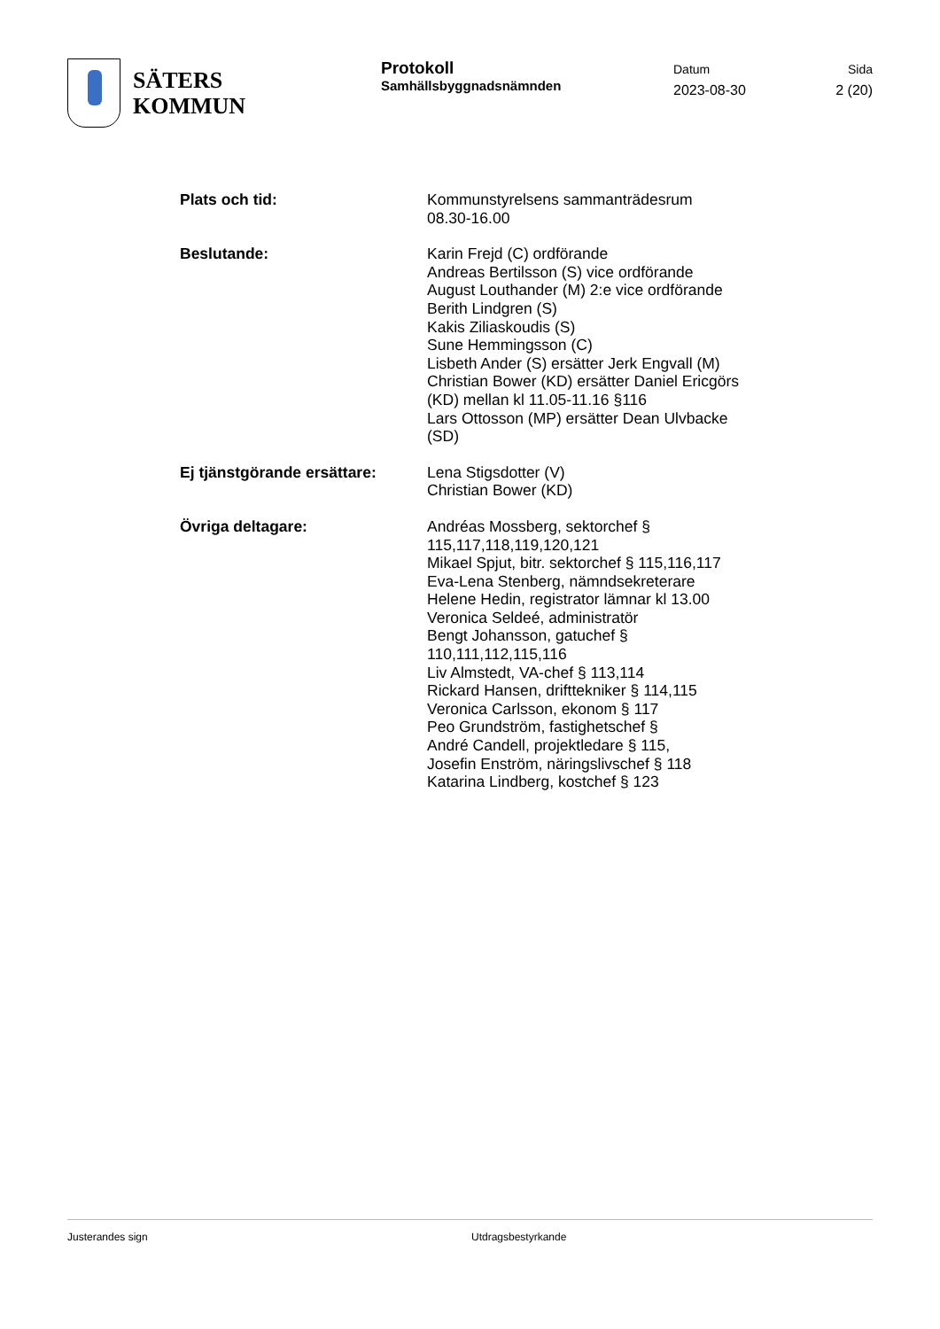SÄTERS
KOMMUN
Protokoll
Samhällsbyggnadsnämnden
Datum
2023-08-30
Sida
2 (20)
Plats och tid: Kommunstyrelsens sammanträdesrum
08.30-16.00
Beslutande: Karin Frejd (C) ordförande
Andreas Bertilsson (S) vice ordförande
August Louthander (M) 2:e vice ordförande
Berith Lindgren (S)
Kakis Ziliaskoudis (S)
Sune Hemmingsson (C)
Lisbeth Ander (S) ersätter Jerk Engvall (M)
Christian Bower (KD) ersätter Daniel Ericgörs (KD) mellan kl 11.05-11.16 §116
Lars Ottosson (MP) ersätter Dean Ulvbacke (SD)
Ej tjänstgörande ersättare:
Lena Stigsdotter (V)
Christian Bower (KD)
Övriga deltagare: Andréas Mossberg, sektorchef § 115,117,118,119,120,121
Mikael Spjut, bitr. sektorchef § 115,116,117
Eva-Lena Stenberg, nämndsekreterare
Helene Hedin, registrator lämnar kl 13.00
Veronica Seldeé, administratör
Bengt Johansson, gatuchef § 110,111,112,115,116
Liv Almstedt, VA-chef § 113,114
Rickard Hansen, drifttekniker § 114,115
Veronica Carlsson, ekonom § 117
Peo Grundström, fastighetschef §
André Candell, projektledare § 115,
Josefin Enström, näringslivschef § 118
Katarina Lindberg, kostchef § 123
Justerandes sign Utdragsbestyrkande